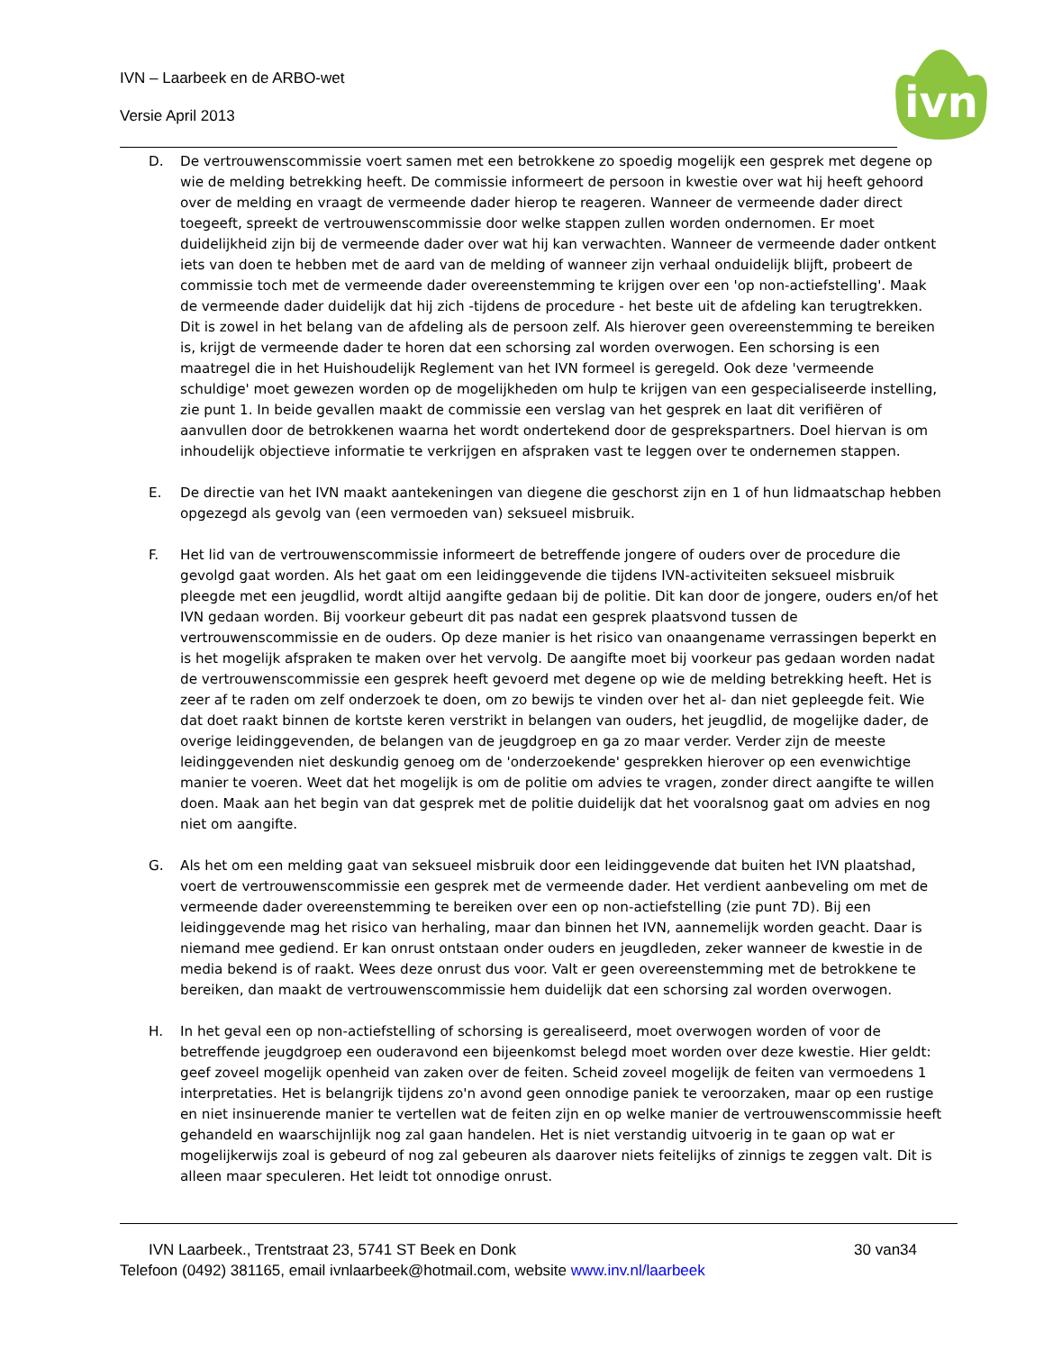IVN – Laarbeek en de ARBO-wet
Versie April 2013
ivn
D. De vertrouwenscommissie voert samen met een betrokkene zo spoedig mogelijk een gesprek met degene op wie de melding betrekking heeft. De commissie informeert de persoon in kwestie over wat hij heeft gehoord over de melding en vraagt de vermeende dader hierop te reageren. Wanneer de vermeende dader direct toegeeft, spreekt de vertrouwenscommissie door welke stappen zullen worden ondernomen. Er moet duidelijkheid zijn bij de vermeende dader over wat hij kan verwachten. Wanneer de vermeende dader ontkent iets van doen te hebben met de aard van de melding of wanneer zijn verhaal onduidelijk blijft, probeert de commissie toch met de vermeende dader overeenstemming te krijgen over een 'op non-actiefstelling'. Maak de vermeende dader duidelijk dat hij zich -tijdens de procedure - het beste uit de afdeling kan terugtrekken. Dit is zowel in het belang van de afdeling als de persoon zelf. Als hierover geen overeenstemming te bereiken is, krijgt de vermeende dader te horen dat een schorsing zal worden overwogen. Een schorsing is een maatregel die in het Huishoudelijk Reglement van het IVN formeel is geregeld. Ook deze 'vermeende schuldige' moet gewezen worden op de mogelijkheden om hulp te krijgen van een gespecialiseerde instelling, zie punt 1. In beide gevallen maakt de commissie een verslag van het gesprek en laat dit verifiëren of aanvullen door de betrokkenen waarna het wordt ondertekend door de gesprekspartners. Doel hiervan is om inhoudelijk objectieve informatie te verkrijgen en afspraken vast te leggen over te ondernemen stappen.
E. De directie van het IVN maakt aantekeningen van diegene die geschorst zijn en 1 of hun lidmaatschap hebben opgezegd als gevolg van (een vermoeden van) seksueel misbruik.
F. Het lid van de vertrouwenscommissie informeert de betreffende jongere of ouders over de procedure die gevolgd gaat worden. Als het gaat om een leidinggevende die tijdens IVN-activiteiten seksueel misbruik pleegde met een jeugdlid, wordt altijd aangifte gedaan bij de politie. Dit kan door de jongere, ouders en/of het IVN gedaan worden. Bij voorkeur gebeurt dit pas nadat een gesprek plaatsvond tussen de vertrouwenscommissie en de ouders. Op deze manier is het risico van onaangename verrassingen beperkt en is het mogelijk afspraken te maken over het vervolg. De aangifte moet bij voorkeur pas gedaan worden nadat de vertrouwenscommissie een gesprek heeft gevoerd met degene op wie de melding betrekking heeft. Het is zeer af te raden om zelf onderzoek te doen, om zo bewijs te vinden over het al- dan niet gepleegde feit. Wie dat doet raakt binnen de kortste keren verstrikt in belangen van ouders, het jeugdlid, de mogelijke dader, de overige leidinggevenden, de belangen van de jeugdgroep en ga zo maar verder. Verder zijn de meeste leidinggevenden niet deskundig genoeg om de 'onderzoekende' gesprekken hierover op een evenwichtige manier te voeren. Weet dat het mogelijk is om de politie om advies te vragen, zonder direct aangifte te willen doen. Maak aan het begin van dat gesprek met de politie duidelijk dat het vooralsnog gaat om advies en nog niet om aangifte.
G. Als het om een melding gaat van seksueel misbruik door een leidinggevende dat buiten het IVN plaatshad, voert de vertrouwenscommissie een gesprek met de vermeende dader. Het verdient aanbeveling om met de vermeende dader overeenstemming te bereiken over een op non-actiefstelling (zie punt 7D). Bij een leidinggevende mag het risico van herhaling, maar dan binnen het IVN, aannemelijk worden geacht. Daar is niemand mee gediend. Er kan onrust ontstaan onder ouders en jeugdleden, zeker wanneer de kwestie in de media bekend is of raakt. Wees deze onrust dus voor. Valt er geen overeenstemming met de betrokkene te bereiken, dan maakt de vertrouwenscommissie hem duidelijk dat een schorsing zal worden overwogen.
H. In het geval een op non-actiefstelling of schorsing is gerealiseerd, moet overwogen worden of voor de betreffende jeugdgroep een ouderavond een bijeenkomst belegd moet worden over deze kwestie. Hier geldt: geef zoveel mogelijk openheid van zaken over de feiten. Scheid zoveel mogelijk de feiten van vermoedens 1 interpretaties. Het is belangrijk tijdens zo'n avond geen onnodige paniek te veroorzaken, maar op een rustige en niet insinuerende manier te vertellen wat de feiten zijn en op welke manier de vertrouwenscommissie heeft gehandeld en waarschijnlijk nog zal gaan handelen. Het is niet verstandig uitvoerig in te gaan op wat er mogelijkerwijs zoal is gebeurd of nog zal gebeuren als daarover niets feitelijks of zinnigs te zeggen valt. Dit is alleen maar speculeren. Het leidt tot onnodige onrust.
IVN Laarbeek., Trentstraat 23, 5741 ST Beek en Donk 30 van34
Telefoon (0492) 381165, email ivnlaarbeek@hotmail.com, website www.inv.nl/laarbeek